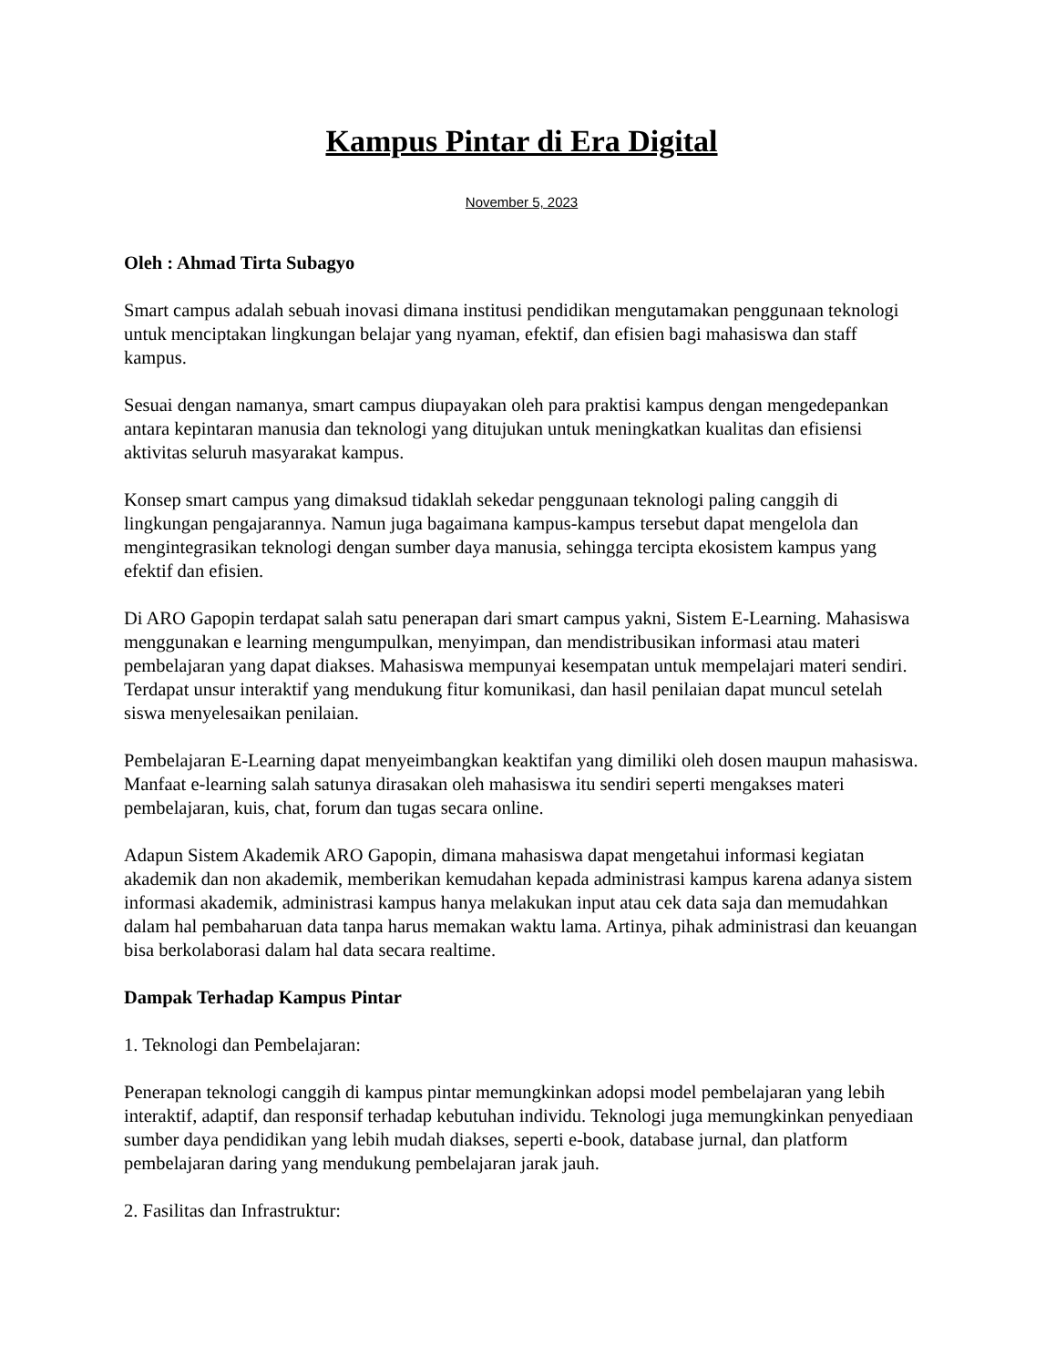Kampus Pintar di Era Digital
November 5, 2023
Oleh : Ahmad Tirta Subagyo
Smart campus adalah sebuah inovasi dimana institusi pendidikan mengutamakan penggunaan teknologi untuk menciptakan lingkungan belajar yang nyaman, efektif, dan efisien bagi mahasiswa dan staff kampus.
Sesuai dengan namanya, smart campus diupayakan oleh para praktisi kampus dengan mengedepankan antara kepintaran manusia dan teknologi yang ditujukan untuk meningkatkan kualitas dan efisiensi aktivitas seluruh masyarakat kampus.
Konsep smart campus yang dimaksud tidaklah sekedar penggunaan teknologi paling canggih di lingkungan pengajarannya. Namun juga bagaimana kampus-kampus tersebut dapat mengelola dan mengintegrasikan teknologi dengan sumber daya manusia, sehingga tercipta ekosistem kampus yang efektif dan efisien.
Di ARO Gapopin terdapat salah satu penerapan dari smart campus yakni, Sistem E-Learning. Mahasiswa menggunakan e learning mengumpulkan, menyimpan, dan mendistribusikan informasi atau materi pembelajaran yang dapat diakses. Mahasiswa mempunyai kesempatan untuk mempelajari materi sendiri. Terdapat unsur interaktif yang mendukung fitur komunikasi, dan hasil penilaian dapat muncul setelah siswa menyelesaikan penilaian.
Pembelajaran E-Learning dapat menyeimbangkan keaktifan yang dimiliki oleh dosen maupun mahasiswa. Manfaat e-learning salah satunya dirasakan oleh mahasiswa itu sendiri seperti mengakses materi pembelajaran, kuis, chat, forum dan tugas secara online.
Adapun Sistem Akademik ARO Gapopin, dimana mahasiswa dapat mengetahui informasi kegiatan akademik dan non akademik, memberikan kemudahan kepada administrasi kampus karena adanya sistem informasi akademik, administrasi kampus hanya melakukan input atau cek data saja dan memudahkan dalam hal pembaharuan data tanpa harus memakan waktu lama. Artinya, pihak administrasi dan keuangan bisa berkolaborasi dalam hal data secara realtime.
Dampak Terhadap Kampus Pintar
1. Teknologi dan Pembelajaran:
Penerapan teknologi canggih di kampus pintar memungkinkan adopsi model pembelajaran yang lebih interaktif, adaptif, dan responsif terhadap kebutuhan individu. Teknologi juga memungkinkan penyediaan sumber daya pendidikan yang lebih mudah diakses, seperti e-book, database jurnal, dan platform pembelajaran daring yang mendukung pembelajaran jarak jauh.
2. Fasilitas dan Infrastruktur: